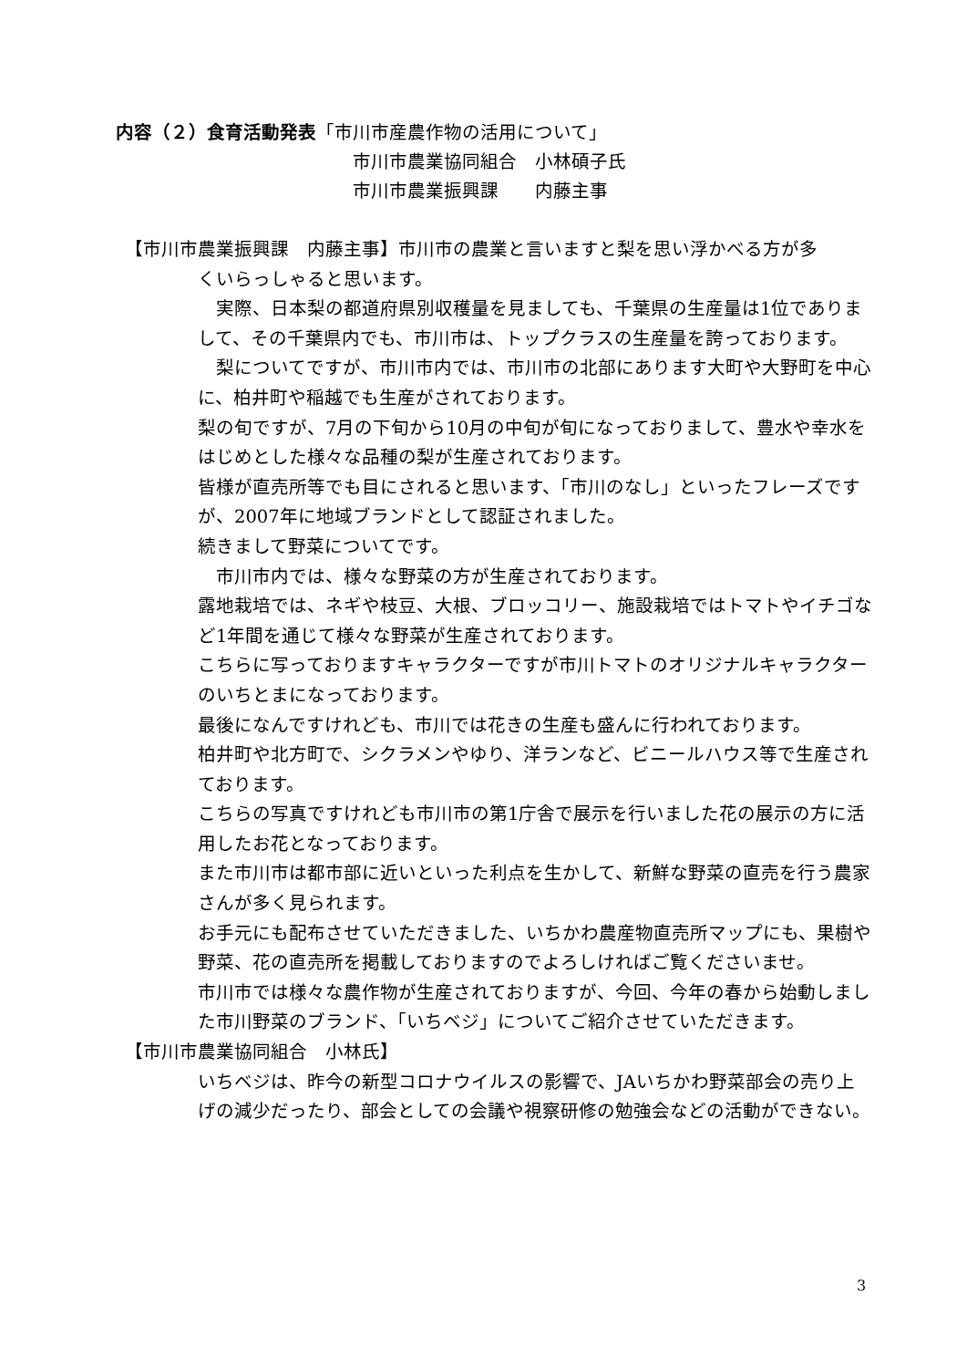内容（２）食育活動発表「市川市産農作物の活用について」
市川市農業協同組合　小林碩子氏
市川市農業振興課　　内藤主事
【市川市農業振興課　内藤主事】市川市の農業と言いますと梨を思い浮かべる方が多
くいらっしゃると思います。
　実際、日本梨の都道府県別収穫量を見ましても、千葉県の生産量は1位でありまして、その千葉県内でも、市川市は、トップクラスの生産量を誇っております。
　梨についてですが、市川市内では、市川市の北部にあります大町や大野町を中心に、柏井町や稲越でも生産がされております。
梨の旬ですが、7月の下旬から10月の中旬が旬になっておりまして、豊水や幸水をはじめとした様々な品種の梨が生産されております。
皆様が直売所等でも目にされると思います、「市川のなし」といったフレーズですが、2007年に地域ブランドとして認証されました。
続きまして野菜についてです。
　市川市内では、様々な野菜の方が生産されております。
露地栽培では、ネギや枝豆、大根、ブロッコリー、施設栽培ではトマトやイチゴなど1年間を通じて様々な野菜が生産されております。
こちらに写っておりますキャラクターですが市川トマトのオリジナルキャラクターのいちとまになっております。
最後になんですけれども、市川では花きの生産も盛んに行われております。
柏井町や北方町で、シクラメンやゆり、洋ランなど、ビニールハウス等で生産されております。
こちらの写真ですけれども市川市の第1庁舎で展示を行いました花の展示の方に活用したお花となっております。
また市川市は都市部に近いといった利点を生かして、新鮮な野菜の直売を行う農家さんが多く見られます。
お手元にも配布させていただきました、いちかわ農産物直売所マップにも、果樹や野菜、花の直売所を掲載しておりますのでよろしければご覧くださいませ。
市川市では様々な農作物が生産されておりますが、今回、今年の春から始動しました市川野菜のブランド、「いちベジ」についてご紹介させていただきます。
【市川市農業協同組合　小林氏】
いちベジは、昨今の新型コロナウイルスの影響で、JAいちかわ野菜部会の売り上げの減少だったり、部会としての会議や視察研修の勉強会などの活動ができない。
3